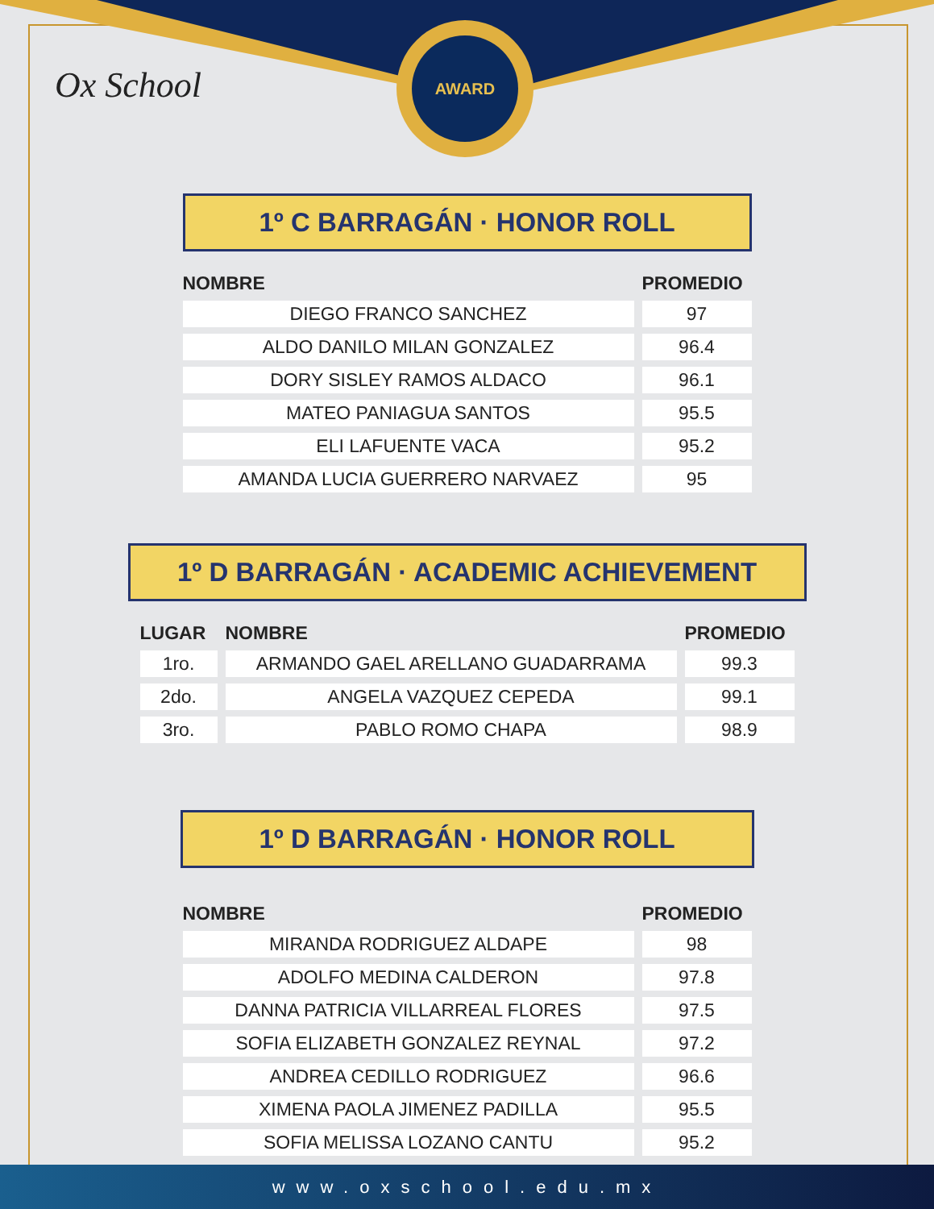Ox School
AWARD
1º C BARRAGÁN · HONOR ROLL
| NOMBRE | PROMEDIO |
| --- | --- |
| DIEGO FRANCO SANCHEZ | 97 |
| ALDO DANILO MILAN GONZALEZ | 96.4 |
| DORY SISLEY RAMOS ALDACO | 96.1 |
| MATEO PANIAGUA SANTOS | 95.5 |
| ELI LAFUENTE VACA | 95.2 |
| AMANDA LUCIA GUERRERO NARVAEZ | 95 |
1º D BARRAGÁN · ACADEMIC ACHIEVEMENT
| LUGAR | NOMBRE | PROMEDIO |
| --- | --- | --- |
| 1ro. | ARMANDO GAEL ARELLANO GUADARRAMA | 99.3 |
| 2do. | ANGELA VAZQUEZ CEPEDA | 99.1 |
| 3ro. | PABLO ROMO CHAPA | 98.9 |
1º D BARRAGÁN · HONOR ROLL
| NOMBRE | PROMEDIO |
| --- | --- |
| MIRANDA RODRIGUEZ ALDAPE | 98 |
| ADOLFO MEDINA CALDERON | 97.8 |
| DANNA PATRICIA VILLARREAL FLORES | 97.5 |
| SOFIA ELIZABETH GONZALEZ REYNAL | 97.2 |
| ANDREA CEDILLO RODRIGUEZ | 96.6 |
| XIMENA PAOLA JIMENEZ PADILLA | 95.5 |
| SOFIA MELISSA LOZANO CANTU | 95.2 |
www.oxschool.edu.mx